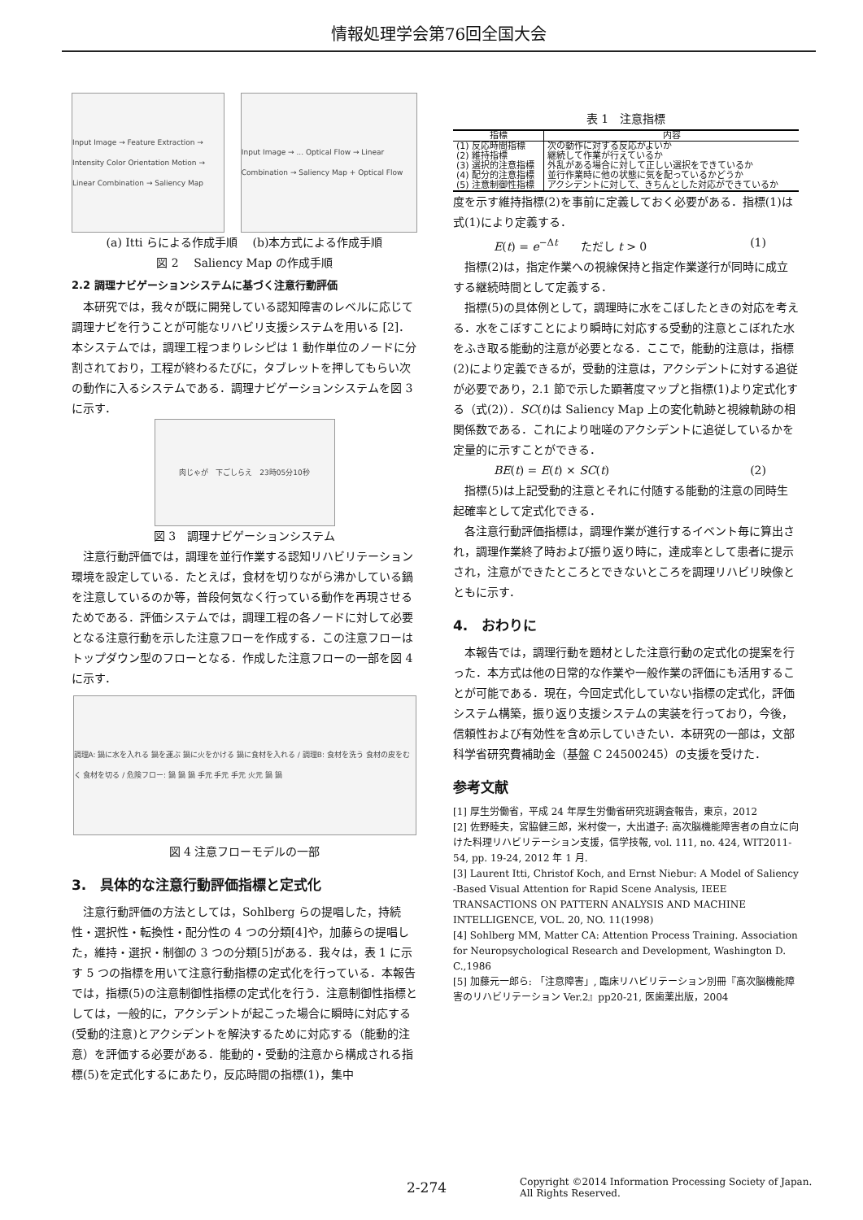情報処理学会第76回全国大会
Input Image → Feature Extraction → Intensity Color Orientation Motion → Linear Combination → Saliency Map
Input Image → ... Optical Flow → Linear Combination → Saliency Map + Optical Flow
(a) Itti らによる作成手順　 (b)本方式による作成手順
図 2　 Saliency Map の作成手順
2.2 調理ナビゲーションシステムに基づく注意行動評価
本研究では，我々が既に開発している認知障害のレベルに応じて調理ナビを行うことが可能なリハビリ支援システムを用いる [2]．本システムでは，調理工程つまりレシピは 1 動作単位のノードに分割されており，工程が終わるたびに，タブレットを押してもらい次の動作に入るシステムである．調理ナビゲーションシステムを図 3 に示す．
肉じゃが　下ごしらえ　23時05分10秒
図 3　調理ナビゲーションシステム
注意行動評価では，調理を並行作業する認知リハビリテーション環境を設定している．たとえば，食材を切りながら沸かしている鍋を注意しているのか等，普段何気なく行っている動作を再現させるためである．評価システムでは，調理工程の各ノードに対して必要となる注意行動を示した注意フローを作成する．この注意フローはトップダウン型のフローとなる．作成した注意フローの一部を図 4 に示す．
調理A: 鍋に水を入れる 鍋を運ぶ 鍋に火をかける 鍋に食材を入れる / 調理B: 食材を洗う 食材の皮をむく 食材を切る / 危険フロー: 鍋 鍋 鍋 手元 手元 手元 火元 鍋 鍋
図 4 注意フローモデルの一部
3.　具体的な注意行動評価指標と定式化
注意行動評価の方法としては，Sohlberg らの提唱した，持続性・選択性・転換性・配分性の 4 つの分類[4]や，加藤らの提唱した，維持・選択・制御の 3 つの分類[5]がある．我々は，表 1 に示す 5 つの指標を用いて注意行動指標の定式化を行っている．本報告では，指標(5)の注意制御性指標の定式化を行う．注意制御性指標としては，一般的に，アクシデントが起こった場合に瞬時に対応する(受動的注意)とアクシデントを解決するために対応する（能動的注意）を評価する必要がある．能動的・受動的注意から構成される指標(5)を定式化するにあたり，反応時間の指標(1)，集中
表 1　注意指標
| 指標 | 内容 |
| --- | --- |
| (1) 反応時間指標 | 次の動作に対する反応がよいか |
| (2) 維持指標 | 継続して作業が行えているか |
| (3) 選択的注意指標 | 外乱がある場合に対して正しい選択をできているか |
| (4) 配分的注意指標 | 並行作業時に他の状態に気を配っているかどうか |
| (5) 注意制御性指標 | アクシデントに対して、きちんとした対応ができているか |
度を示す維持指標(2)を事前に定義しておく必要がある．指標(1)は式(1)により定義する．
E(t) = e<sup>−Δt</sup>　　ただし t > 0 (1)
指標(2)は，指定作業への視線保持と指定作業遂行が同時に成立する継続時間として定義する．
指標(5)の具体例として，調理時に水をこぼしたときの対応を考える．水をこぼすことにより瞬時に対応する受動的注意とこぼれた水をふき取る能動的注意が必要となる．ここで，能動的注意は，指標(2)により定義できるが，受動的注意は，アクシデントに対する追従が必要であり，2.1 節で示した顕著度マップと指標(1)より定式化する（式(2)）．SC(t)は Saliency Map 上の変化軌跡と視線軌跡の相関係数である．これにより咄嗟のアクシデントに追従しているかを定量的に示すことができる．
BE(t) = E(t) × SC(t) (2)
指標(5)は上記受動的注意とそれに付随する能動的注意の同時生起確率として定式化できる．
各注意行動評価指標は，調理作業が進行するイベント毎に算出され，調理作業終了時および振り返り時に，達成率として患者に提示され，注意ができたところとできないところを調理リハビリ映像とともに示す．
4.　おわりに
本報告では，調理行動を題材とした注意行動の定式化の提案を行った．本方式は他の日常的な作業や一般作業の評価にも活用することが可能である．現在，今回定式化していない指標の定式化，評価システム構築，振り返り支援システムの実装を行っており，今後，信頼性および有効性を含め示していきたい．本研究の一部は，文部科学省研究費補助金（基盤 C 24500245）の支援を受けた．
参考文献
[1] 厚生労働省，平成 24 年厚生労働省研究班調査報告，東京，2012
[2] 佐野睦夫，宮脇健三郎，米村俊一，大出道子: 高次脳機能障害者の自立に向けた料理リハビリテーション支援，信学技報, vol. 111, no. 424, WIT2011-54, pp. 19-24, 2012 年 1 月.
[3] Laurent Itti, Christof Koch, and Ernst Niebur: A Model of Saliency -Based Visual Attention for Rapid Scene Analysis, IEEE TRANSACTIONS ON PATTERN ANALYSIS AND MACHINE INTELLIGENCE, VOL. 20, NO. 11(1998)
[4] Sohlberg MM, Matter CA: Attention Process Training. Association for Neuropsychological Research and Development, Washington D. C.,1986
[5] 加藤元一郎ら: 「注意障害」, 臨床リハビリテーション別冊『高次脳機能障害のリハビリテーション Ver.2』pp20-21, 医歯薬出版，2004
2-274 Copyright ©2014 Information Processing Society of Japan.
All Rights Reserved.